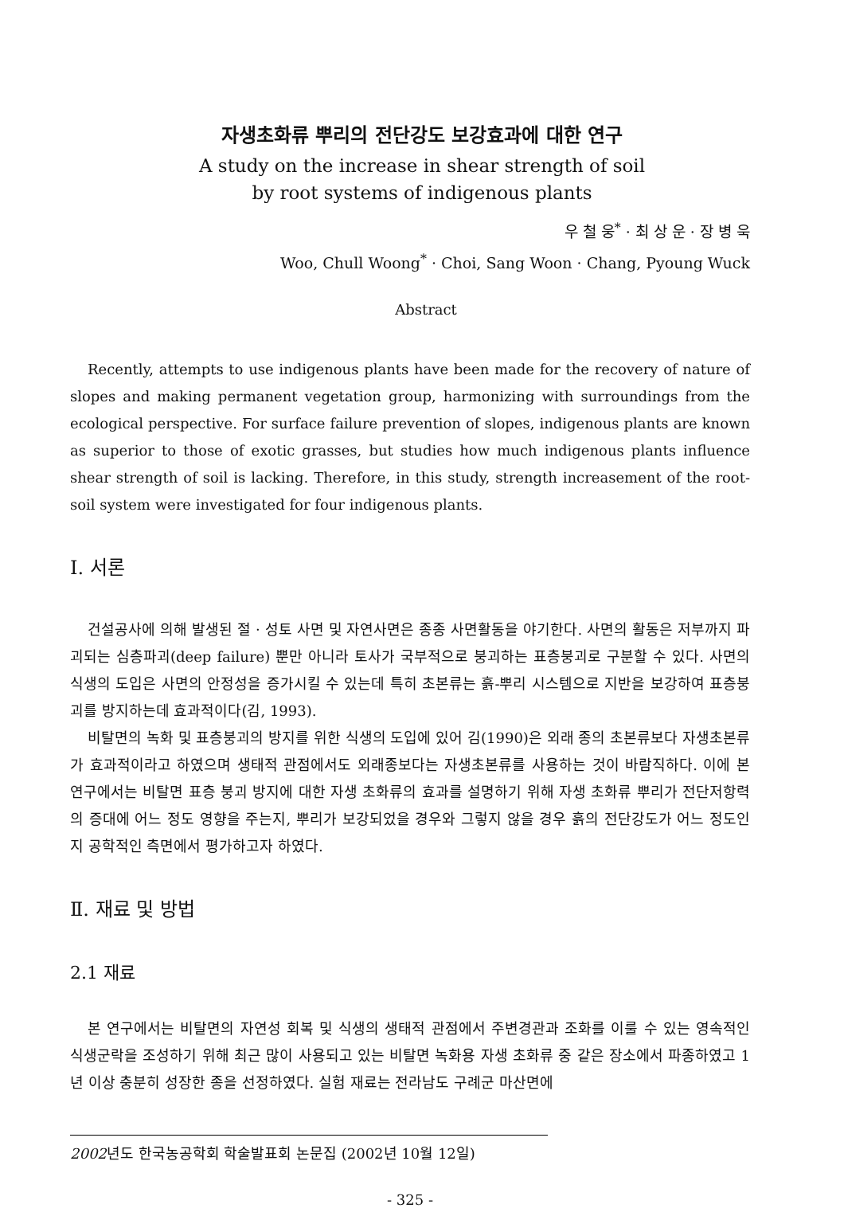자생초화류 뿌리의 전단강도 보강효과에 대한 연구
A study on the increase in shear strength of soil
by root systems of indigenous plants
우 철 웅<sup>*</sup> · 최 상 운 · 장 병 욱
Woo, Chull Woong<sup>*</sup> · Choi, Sang Woon · Chang, Pyoung Wuck
Abstract
Recently, attempts to use indigenous plants have been made for the recovery of nature of slopes and making permanent vegetation group, harmonizing with surroundings from the ecological perspective. For surface failure prevention of slopes, indigenous plants are known as superior to those of exotic grasses, but studies how much indigenous plants influence shear strength of soil is lacking. Therefore, in this study, strength increasement of the root-soil system were investigated for four indigenous plants.
Ⅰ. 서론
건설공사에 의해 발생된 절 · 성토 사면 및 자연사면은 종종 사면활동을 야기한다. 사면의 활동은 저부까지 파괴되는 심층파괴(deep failure) 뿐만 아니라 토사가 국부적으로 붕괴하는 표층붕괴로 구분할 수 있다. 사면의 식생의 도입은 사면의 안정성을 증가시킬 수 있는데 특히 초본류는 흙-뿌리 시스템으로 지반을 보강하여 표층붕괴를 방지하는데 효과적이다(김, 1993).
비탈면의 녹화 및 표층붕괴의 방지를 위한 식생의 도입에 있어 김(1990)은 외래 종의 초본류보다 자생초본류가 효과적이라고 하였으며 생태적 관점에서도 외래종보다는 자생초본류를 사용하는 것이 바람직하다. 이에 본 연구에서는 비탈면 표층 붕괴 방지에 대한 자생 초화류의 효과를 설명하기 위해 자생 초화류 뿌리가 전단저항력의 증대에 어느 정도 영향을 주는지, 뿌리가 보강되었을 경우와 그렇지 않을 경우 흙의 전단강도가 어느 정도인지 공학적인 측면에서 평가하고자 하였다.
Ⅱ. 재료 및 방법
2.1 재료
본 연구에서는 비탈면의 자연성 회복 및 식생의 생태적 관점에서 주변경관과 조화를 이룰 수 있는 영속적인 식생군락을 조성하기 위해 최근 많이 사용되고 있는 비탈면 녹화용 자생 초화류 중 같은 장소에서 파종하였고 1년 이상 충분히 성장한 종을 선정하였다. 실험 재료는 전라남도 구례군 마산면에
2002년도 한국농공학회 학술발표회 논문집 (2002년 10월 12일)
- 325 -